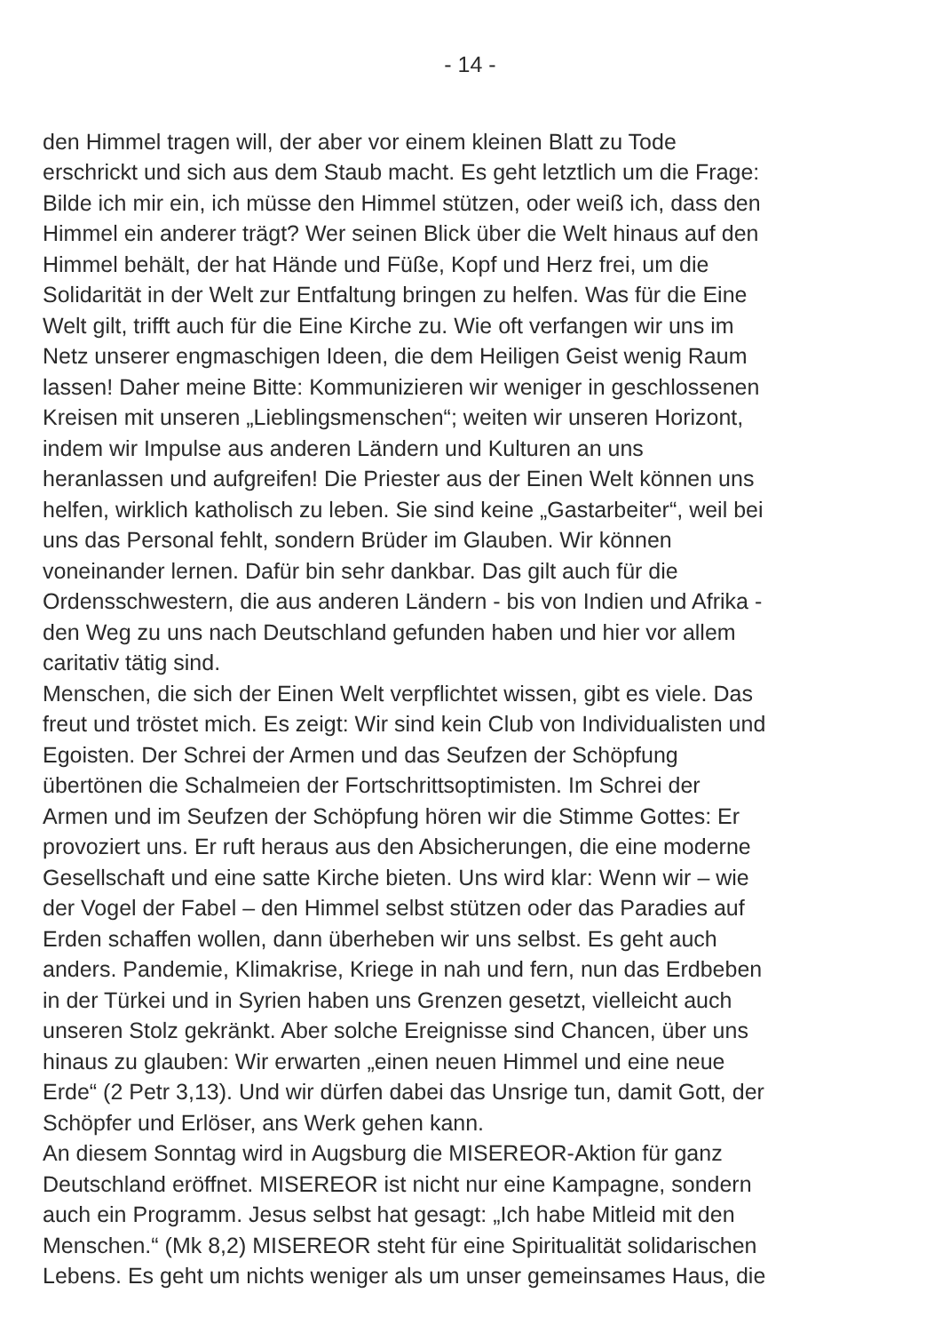- 14 -
den Himmel tragen will, der aber vor einem kleinen Blatt zu Tode
erschrickt und sich aus dem Staub macht. Es geht letztlich um die Frage:
Bilde ich mir ein, ich müsse den Himmel stützen, oder weiß ich, dass den
Himmel ein anderer trägt? Wer seinen Blick über die Welt hinaus auf den
Himmel behält, der hat Hände und Füße, Kopf und Herz frei, um die
Solidarität in der Welt zur Entfaltung bringen zu helfen. Was für die Eine
Welt gilt, trifft auch für die Eine Kirche zu. Wie oft verfangen wir uns im
Netz unserer engmaschigen Ideen, die dem Heiligen Geist wenig Raum
lassen! Daher meine Bitte: Kommunizieren wir weniger in geschlossenen
Kreisen mit unseren „Lieblingsmenschen“; weiten wir unseren Horizont,
indem wir Impulse aus anderen Ländern und Kulturen an uns
heranlassen und aufgreifen! Die Priester aus der Einen Welt können uns
helfen, wirklich katholisch zu leben. Sie sind keine „Gastarbeiter“, weil bei
uns das Personal fehlt, sondern Brüder im Glauben. Wir können
voneinander lernen. Dafür bin sehr dankbar. Das gilt auch für die
Ordensschwestern, die aus anderen Ländern - bis von Indien und Afrika -
den Weg zu uns nach Deutschland gefunden haben und hier vor allem
caritativ tätig sind.
Menschen, die sich der Einen Welt verpflichtet wissen, gibt es viele. Das
freut und tröstet mich. Es zeigt: Wir sind kein Club von Individualisten und
Egoisten. Der Schrei der Armen und das Seufzen der Schöpfung
übertönen die Schalmeien der Fortschrittsoptimisten. Im Schrei der
Armen und im Seufzen der Schöpfung hören wir die Stimme Gottes: Er
provoziert uns. Er ruft heraus aus den Absicherungen, die eine moderne
Gesellschaft und eine satte Kirche bieten. Uns wird klar: Wenn wir – wie
der Vogel der Fabel – den Himmel selbst stützen oder das Paradies auf
Erden schaffen wollen, dann überheben wir uns selbst. Es geht auch
anders. Pandemie, Klimakrise, Kriege in nah und fern, nun das Erdbeben
in der Türkei und in Syrien haben uns Grenzen gesetzt, vielleicht auch
unseren Stolz gekränkt. Aber solche Ereignisse sind Chancen, über uns
hinaus zu glauben: Wir erwarten „einen neuen Himmel und eine neue
Erde“ (2 Petr 3,13). Und wir dürfen dabei das Unsrige tun, damit Gott, der
Schöpfer und Erlöser, ans Werk gehen kann.
An diesem Sonntag wird in Augsburg die MISEREOR-Aktion für ganz
Deutschland eröffnet. MISEREOR ist nicht nur eine Kampagne, sondern
auch ein Programm. Jesus selbst hat gesagt: „Ich habe Mitleid mit den
Menschen.“ (Mk 8,2) MISEREOR steht für eine Spiritualität solidarischen
Lebens. Es geht um nichts weniger als um unser gemeinsames Haus, die